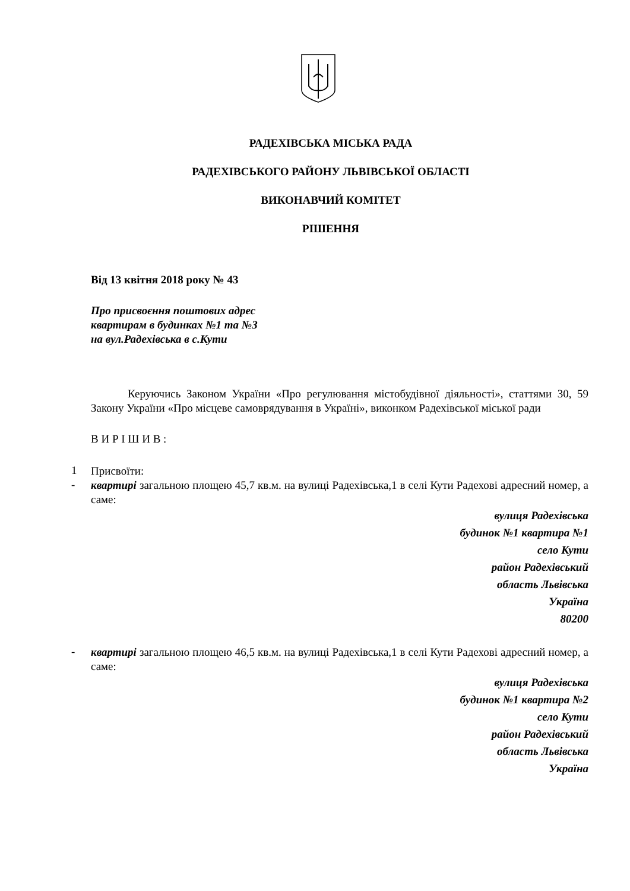РАДЕХІВСЬКА МІСЬКА РАДА
РАДЕХІВСЬКОГО РАЙОНУ ЛЬВІВСЬКОЇ ОБЛАСТІ
ВИКОНАВЧИЙ КОМІТЕТ
РІШЕННЯ
Від 13 квітня 2018 року № 43
Про присвоєння поштових адрес
квартирам в будинках №1 та №3
на вул.Радехівська в с.Кути
Керуючись Законом України «Про регулювання містобудівної діяльності», статтями 30, 59 Закону України «Про місцеве самоврядування в Україні», виконком Радехівської міської ради
В И Р І Ш И В :
1
Присвоїти:
-
квартирі загальною площею 45,7 кв.м. на вулиці Радехівська,1 в селі Кути Радехові адресний номер, а саме:
вулиця Радехівська
будинок №1 квартира №1
село Кути
район Радехівський
область Львівська
Україна
80200
-
квартирі загальною площею 46,5 кв.м. на вулиці Радехівська,1 в селі Кути Радехові адресний номер, а саме:
вулиця Радехівська
будинок №1 квартира №2
село Кути
район Радехівський
область Львівська
Україна